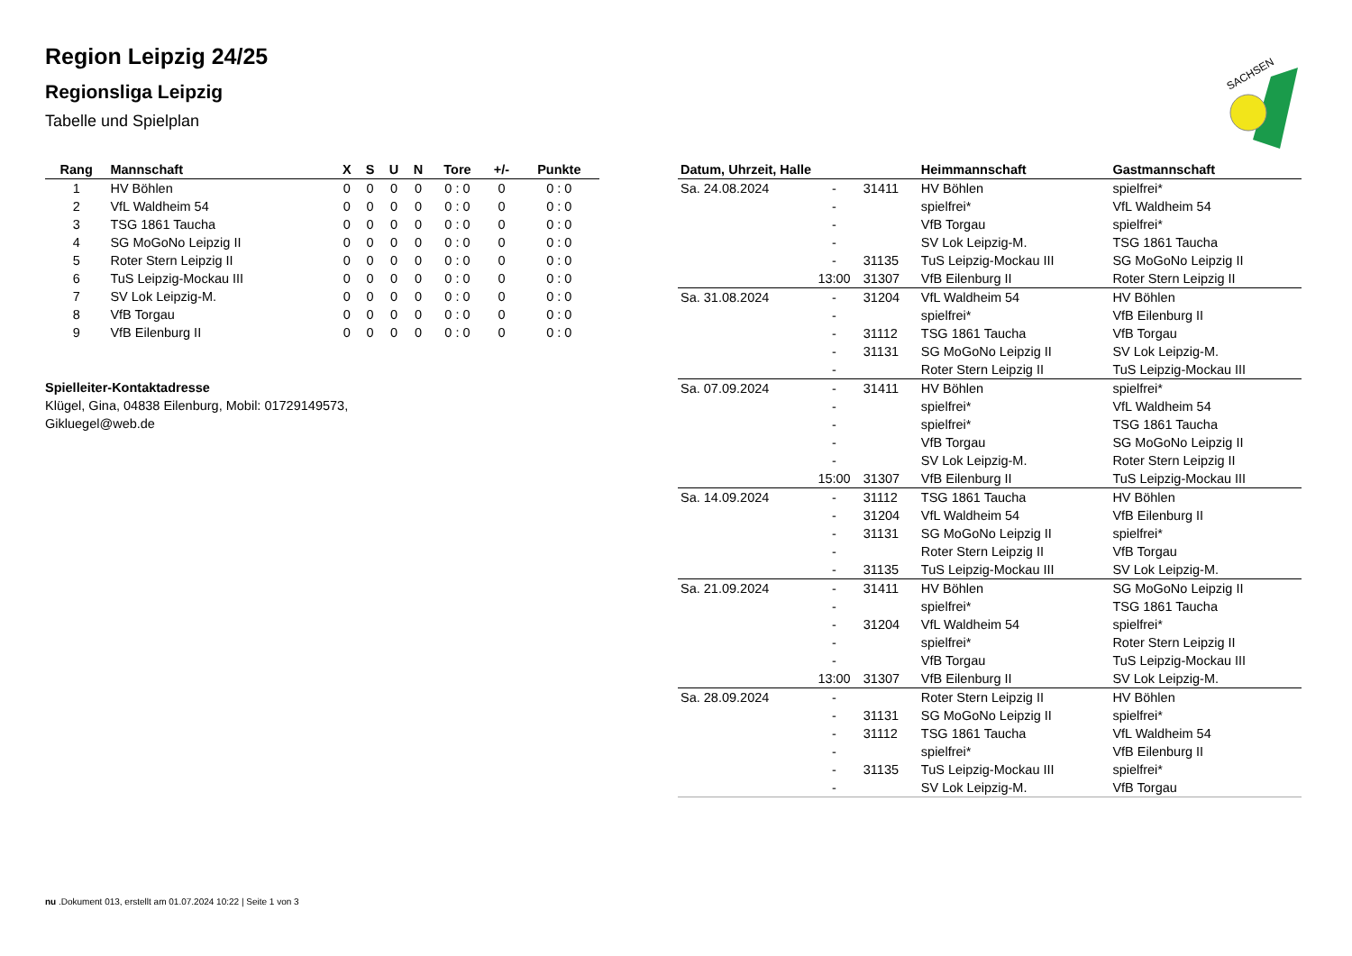Region Leipzig 24/25
Regionsliga Leipzig
Tabelle und Spielplan
SACHSEN
| Rang | Mannschaft | X | S | U | N | Tore | +/- | Punkte |
| --- | --- | --- | --- | --- | --- | --- | --- | --- |
| 1 | HV Böhlen | 0 | 0 | 0 | 0 | 0 : 0 | 0 | 0 : 0 |
| 2 | VfL Waldheim 54 | 0 | 0 | 0 | 0 | 0 : 0 | 0 | 0 : 0 |
| 3 | TSG 1861 Taucha | 0 | 0 | 0 | 0 | 0 : 0 | 0 | 0 : 0 |
| 4 | SG MoGoNo Leipzig II | 0 | 0 | 0 | 0 | 0 : 0 | 0 | 0 : 0 |
| 5 | Roter Stern Leipzig II | 0 | 0 | 0 | 0 | 0 : 0 | 0 | 0 : 0 |
| 6 | TuS Leipzig-Mockau III | 0 | 0 | 0 | 0 | 0 : 0 | 0 | 0 : 0 |
| 7 | SV Lok Leipzig-M. | 0 | 0 | 0 | 0 | 0 : 0 | 0 | 0 : 0 |
| 8 | VfB Torgau | 0 | 0 | 0 | 0 | 0 : 0 | 0 | 0 : 0 |
| 9 | VfB Eilenburg II | 0 | 0 | 0 | 0 | 0 : 0 | 0 | 0 : 0 |
Spielleiter-Kontaktadresse
Klügel, Gina, 04838 Eilenburg, Mobil: 01729149573, Gikluegel@web.de
| Datum, Uhrzeit, Halle | | | Heimmannschaft | Gastmannschaft |
| --- | --- | --- | --- | --- |
| Sa. 24.08.2024 | - | 31411 | HV Böhlen | spielfrei* |
| | - | | spielfrei* | VfL Waldheim 54 |
| | - | | VfB Torgau | spielfrei* |
| | - | | SV Lok Leipzig-M. | TSG 1861 Taucha |
| | - | 31135 | TuS Leipzig-Mockau III | SG MoGoNo Leipzig II |
| | 13:00 | 31307 | VfB Eilenburg II | Roter Stern Leipzig II |
| Sa. 31.08.2024 | - | 31204 | VfL Waldheim 54 | HV Böhlen |
| | - | | spielfrei* | VfB Eilenburg II |
| | - | 31112 | TSG 1861 Taucha | VfB Torgau |
| | - | 31131 | SG MoGoNo Leipzig II | SV Lok Leipzig-M. |
| | - | | Roter Stern Leipzig II | TuS Leipzig-Mockau III |
| Sa. 07.09.2024 | - | 31411 | HV Böhlen | spielfrei* |
| | - | | spielfrei* | VfL Waldheim 54 |
| | - | | spielfrei* | TSG 1861 Taucha |
| | - | | VfB Torgau | SG MoGoNo Leipzig II |
| | - | | SV Lok Leipzig-M. | Roter Stern Leipzig II |
| | 15:00 | 31307 | VfB Eilenburg II | TuS Leipzig-Mockau III |
| Sa. 14.09.2024 | - | 31112 | TSG 1861 Taucha | HV Böhlen |
| | - | 31204 | VfL Waldheim 54 | VfB Eilenburg II |
| | - | 31131 | SG MoGoNo Leipzig II | spielfrei* |
| | - | | Roter Stern Leipzig II | VfB Torgau |
| | - | 31135 | TuS Leipzig-Mockau III | SV Lok Leipzig-M. |
| Sa. 21.09.2024 | - | 31411 | HV Böhlen | SG MoGoNo Leipzig II |
| | - | | spielfrei* | TSG 1861 Taucha |
| | - | 31204 | VfL Waldheim 54 | spielfrei* |
| | - | | spielfrei* | Roter Stern Leipzig II |
| | - | | VfB Torgau | TuS Leipzig-Mockau III |
| | 13:00 | 31307 | VfB Eilenburg II | SV Lok Leipzig-M. |
| Sa. 28.09.2024 | - | | Roter Stern Leipzig II | HV Böhlen |
| | - | 31131 | SG MoGoNo Leipzig II | spielfrei* |
| | - | 31112 | TSG 1861 Taucha | VfL Waldheim 54 |
| | - | | spielfrei* | VfB Eilenburg II |
| | - | 31135 | TuS Leipzig-Mockau III | spielfrei* |
| | - | | SV Lok Leipzig-M. | VfB Torgau |
nu .Dokument 013, erstellt am 01.07.2024 10:22 | Seite 1 von 3